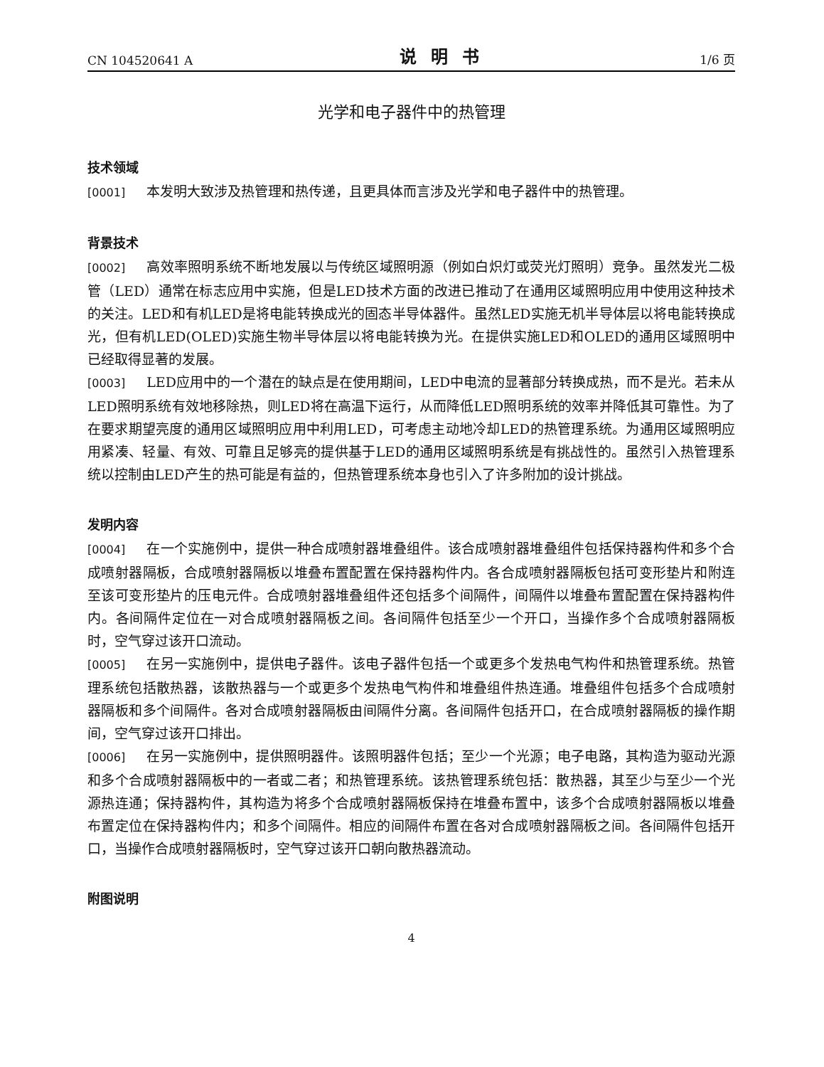CN 104520641 A 说明书 1/6 页
光学和电子器件中的热管理
技术领域
[0001] 本发明大致涉及热管理和热传递，且更具体而言涉及光学和电子器件中的热管理。
背景技术
[0002] 高效率照明系统不断地发展以与传统区域照明源（例如白炽灯或荧光灯照明）竞争。虽然发光二极管（LED）通常在标志应用中实施，但是LED技术方面的改进已推动了在通用区域照明应用中使用这种技术的关注。LED和有机LED是将电能转换成光的固态半导体器件。虽然LED实施无机半导体层以将电能转换成光，但有机LED(OLED)实施生物半导体层以将电能转换为光。在提供实施LED和OLED的通用区域照明中已经取得显著的发展。
[0003] LED应用中的一个潜在的缺点是在使用期间，LED中电流的显著部分转换成热，而不是光。若未从LED照明系统有效地移除热，则LED将在高温下运行，从而降低LED照明系统的效率并降低其可靠性。为了在要求期望亮度的通用区域照明应用中利用LED，可考虑主动地冷却LED的热管理系统。为通用区域照明应用紧凑、轻量、有效、可靠且足够亮的提供基于LED的通用区域照明系统是有挑战性的。虽然引入热管理系统以控制由LED产生的热可能是有益的，但热管理系统本身也引入了许多附加的设计挑战。
发明内容
[0004] 在一个实施例中，提供一种合成喷射器堆叠组件。该合成喷射器堆叠组件包括保持器构件和多个合成喷射器隔板，合成喷射器隔板以堆叠布置配置在保持器构件内。各合成喷射器隔板包括可变形垫片和附连至该可变形垫片的压电元件。合成喷射器堆叠组件还包括多个间隔件，间隔件以堆叠布置配置在保持器构件内。各间隔件定位在一对合成喷射器隔板之间。各间隔件包括至少一个开口，当操作多个合成喷射器隔板时，空气穿过该开口流动。
[0005] 在另一实施例中，提供电子器件。该电子器件包括一个或更多个发热电气构件和热管理系统。热管理系统包括散热器，该散热器与一个或更多个发热电气构件和堆叠组件热连通。堆叠组件包括多个合成喷射器隔板和多个间隔件。各对合成喷射器隔板由间隔件分离。各间隔件包括开口，在合成喷射器隔板的操作期间，空气穿过该开口排出。
[0006] 在另一实施例中，提供照明器件。该照明器件包括；至少一个光源；电子电路，其构造为驱动光源和多个合成喷射器隔板中的一者或二者；和热管理系统。该热管理系统包括：散热器，其至少与至少一个光源热连通；保持器构件，其构造为将多个合成喷射器隔板保持在堆叠布置中，该多个合成喷射器隔板以堆叠布置定位在保持器构件内；和多个间隔件。相应的间隔件布置在各对合成喷射器隔板之间。各间隔件包括开口，当操作合成喷射器隔板时，空气穿过该开口朝向散热器流动。
附图说明
4